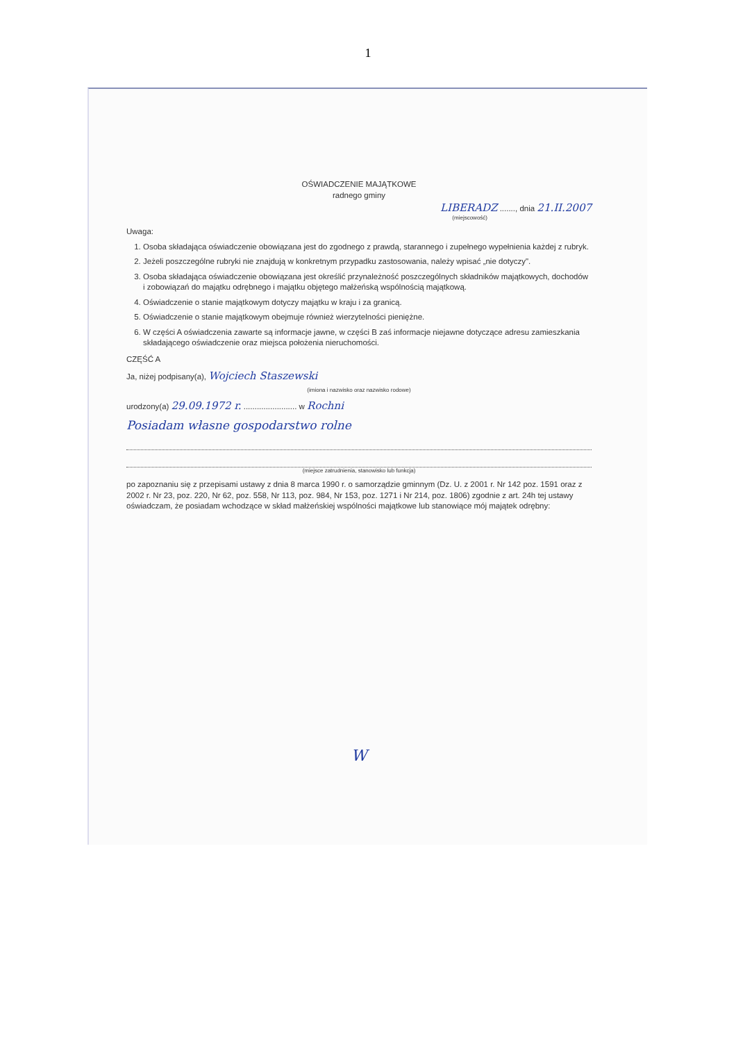1
OŚWIADCZENIE MAJĄTKOWE
radnego gminy
LIBERADZ ......., dnia 21.II.2007
(miejscowość)
Uwaga:
1. Osoba składająca oświadczenie obowiązana jest do zgodnego z prawdą, starannego i zupełnego wypełnienia każdej z rubryk.
2. Jeżeli poszczególne rubryki nie znajdują w konkretnym przypadku zastosowania, należy wpisać „nie dotyczy".
3. Osoba składająca oświadczenie obowiązana jest określić przynależność poszczególnych składników majątkowych, dochodów i zobowiązań do majątku odrębnego i majątku objętego małżeńską wspólnością majątkową.
4. Oświadczenie o stanie majątkowym dotyczy majątku w kraju i za granicą.
5. Oświadczenie o stanie majątkowym obejmuje również wierzytelności pieniężne.
6. W części A oświadczenia zawarte są informacje jawne, w części B zaś informacje niejawne dotyczące adresu zamieszkania składającego oświadczenie oraz miejsca położenia nieruchomości.
CZĘŚĆ A
Ja, niżej podpisany(a), Wojciech Staszewski
(imiona i nazwisko oraz nazwisko rodowe)
urodzony(a) 29.09.1972 r. ........................ w Rochni
Posiadam własne gospodarstwo rolne
(miejsce zatrudnienia, stanowisko lub funkcja)
po zapoznaniu się z przepisami ustawy z dnia 8 marca 1990 r. o samorządzie gminnym (Dz. U. z 2001 r. Nr 142 poz. 1591 oraz z 2002 r. Nr 23, poz. 220, Nr 62, poz. 558, Nr 113, poz. 984, Nr 153, poz. 1271 i Nr 214, poz. 1806) zgodnie z art. 24h tej ustawy oświadczam, że posiadam wchodzące w skład małżeńskiej wspólności majątkowe lub stanowiące mój majątek odrębny:
W